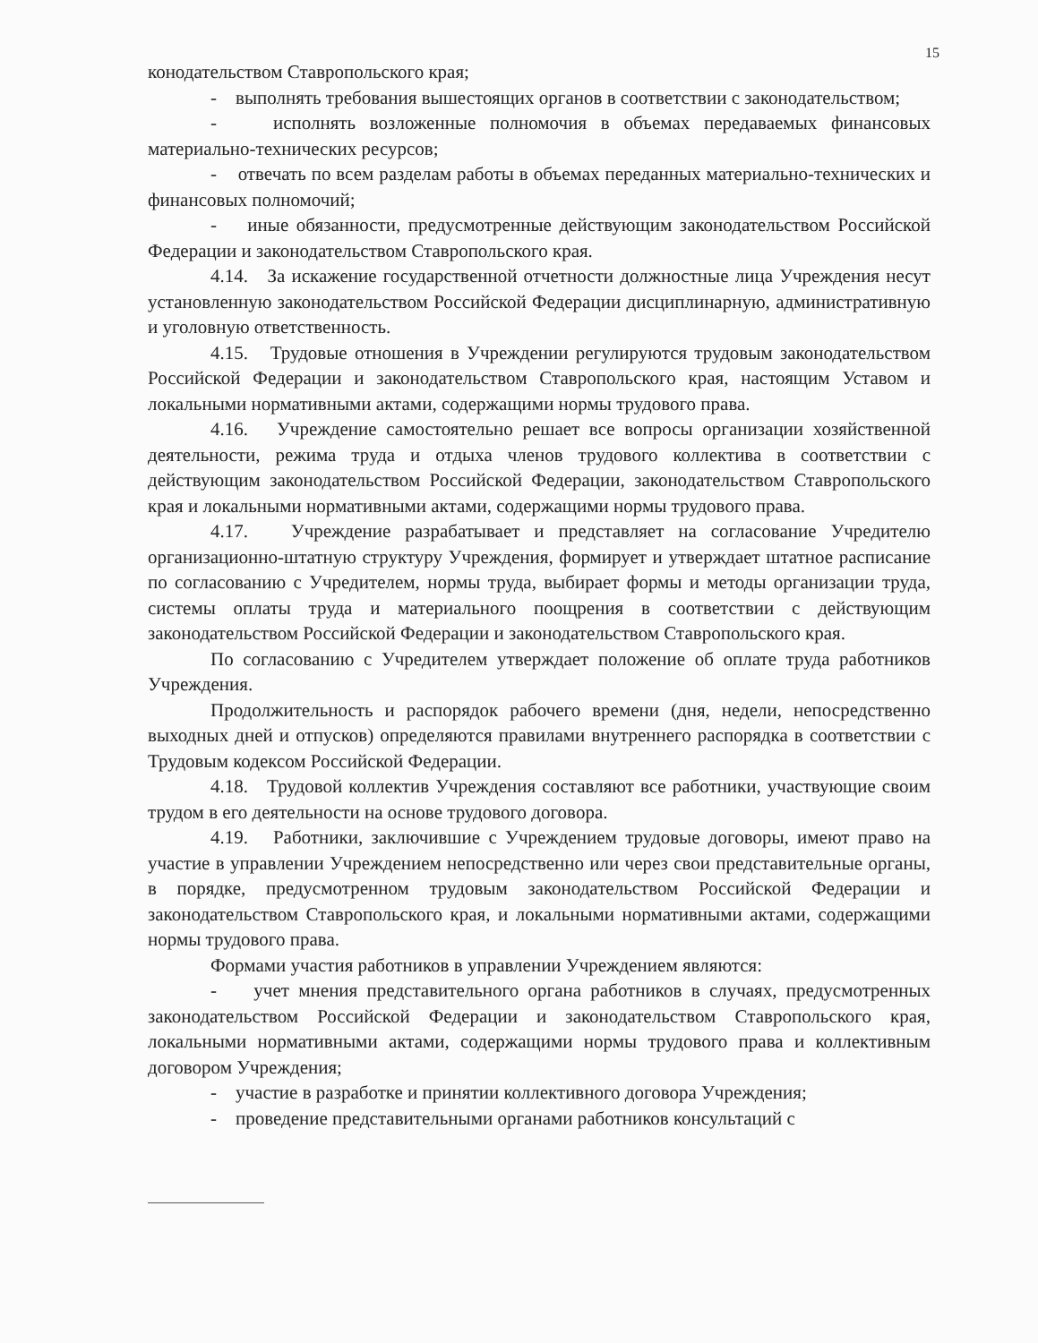15
конодательством Ставропольского края;
- выполнять требования вышестоящих органов в соответствии с законодательством;
- исполнять возложенные полномочия в объемах передаваемых финансовых материально-технических ресурсов;
- отвечать по всем разделам работы в объемах переданных материально-технических и финансовых полномочий;
- иные обязанности, предусмотренные действующим законодательством Российской Федерации и законодательством Ставропольского края.
4.14. За искажение государственной отчетности должностные лица Учреждения несут установленную законодательством Российской Федерации дисциплинарную, административную и уголовную ответственность.
4.15. Трудовые отношения в Учреждении регулируются трудовым законодательством Российской Федерации и законодательством Ставропольского края, настоящим Уставом и локальными нормативными актами, содержащими нормы трудового права.
4.16. Учреждение самостоятельно решает все вопросы организации хозяйственной деятельности, режима труда и отдыха членов трудового коллектива в соответствии с действующим законодательством Российской Федерации, законодательством Ставропольского края и локальными нормативными актами, содержащими нормы трудового права.
4.17. Учреждение разрабатывает и представляет на согласование Учредителю организационно-штатную структуру Учреждения, формирует и утверждает штатное расписание по согласованию с Учредителем, нормы труда, выбирает формы и методы организации труда, системы оплаты труда и материального поощрения в соответствии с действующим законодательством Российской Федерации и законодательством Ставропольского края.
По согласованию с Учредителем утверждает положение об оплате труда работников Учреждения.
Продолжительность и распорядок рабочего времени (дня, недели, непосредственно выходных дней и отпусков) определяются правилами внутреннего распорядка в соответствии с Трудовым кодексом Российской Федерации.
4.18. Трудовой коллектив Учреждения составляют все работники, участвующие своим трудом в его деятельности на основе трудового договора.
4.19. Работники, заключившие с Учреждением трудовые договоры, имеют право на участие в управлении Учреждением непосредственно или через свои представительные органы, в порядке, предусмотренном трудовым законодательством Российской Федерации и законодательством Ставропольского края, и локальными нормативными актами, содержащими нормы трудового права.
Формами участия работников в управлении Учреждением являются:
- учет мнения представительного органа работников в случаях, предусмотренных законодательством Российской Федерации и законодательством Ставропольского края, локальными нормативными актами, содержащими нормы трудового права и коллективным договором Учреждения;
- участие в разработке и принятии коллективного договора Учреждения;
- проведение представительными органами работников консультаций с